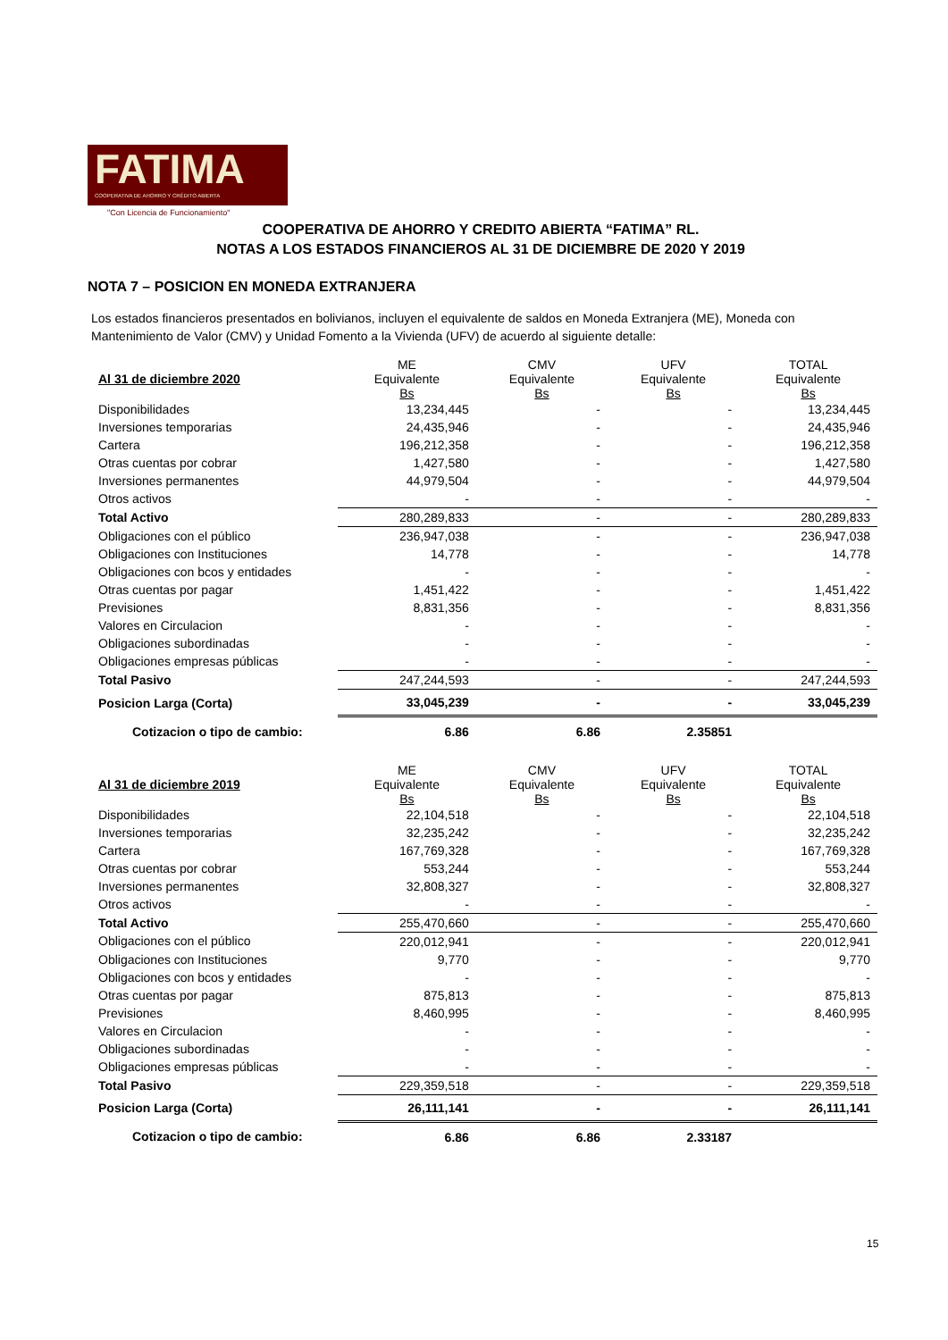FATIMA
COOPERATIVA DE AHORRO Y CRÉDITO ABIERTA
"Con Licencia de Funcionamiento"
COOPERATIVA DE AHORRO Y CREDITO ABIERTA “FATIMA” RL.
NOTAS A LOS ESTADOS FINANCIEROS AL 31 DE DICIEMBRE DE 2020 Y 2019
NOTA 7 – POSICION EN MONEDA EXTRANJERA
Los estados financieros presentados en bolivianos, incluyen el equivalente de saldos en Moneda Extranjera (ME), Moneda con Mantenimiento de Valor (CMV) y Unidad Fomento a la Vivienda (UFV) de acuerdo al siguiente detalle:
| Al 31 de diciembre 2020 | ME Equivalente Bs | CMV Equivalente Bs | UFV Equivalente Bs | TOTAL Equivalente Bs |
| --- | --- | --- | --- | --- |
| Disponibilidades | 13,234,445 | - | - | 13,234,445 |
| Inversiones temporarias | 24,435,946 | - | - | 24,435,946 |
| Cartera | 196,212,358 | - | - | 196,212,358 |
| Otras cuentas por cobrar | 1,427,580 | - | - | 1,427,580 |
| Inversiones permanentes | 44,979,504 | - | - | 44,979,504 |
| Otros activos | - | - | - | - |
| Total Activo | 280,289,833 | - | - | 280,289,833 |
| Obligaciones con el público | 236,947,038 | - | - | 236,947,038 |
| Obligaciones con Instituciones | 14,778 | - | - | 14,778 |
| Obligaciones con bcos y entidades | - | - | - | - |
| Otras cuentas por pagar | 1,451,422 | - | - | 1,451,422 |
| Previsiones | 8,831,356 | - | - | 8,831,356 |
| Valores en Circulacion | - | - | - | - |
| Obligaciones subordinadas | - | - | - | - |
| Obligaciones empresas públicas | - | - | - | - |
| Total Pasivo | 247,244,593 | - | - | 247,244,593 |
| Posicion Larga (Corta) | 33,045,239 | - | - | 33,045,239 |
| Cotizacion o tipo de cambio: | 6.86 | 6.86 | 2.35851 | |
| Al 31 de diciembre 2019 | ME Equivalente Bs | CMV Equivalente Bs | UFV Equivalente Bs | TOTAL Equivalente Bs |
| --- | --- | --- | --- | --- |
| Disponibilidades | 22,104,518 | - | - | 22,104,518 |
| Inversiones temporarias | 32,235,242 | - | - | 32,235,242 |
| Cartera | 167,769,328 | - | - | 167,769,328 |
| Otras cuentas por cobrar | 553,244 | - | - | 553,244 |
| Inversiones permanentes | 32,808,327 | - | - | 32,808,327 |
| Otros activos | - | - | - | - |
| Total Activo | 255,470,660 | - | - | 255,470,660 |
| Obligaciones con el público | 220,012,941 | - | - | 220,012,941 |
| Obligaciones con Instituciones | 9,770 | - | - | 9,770 |
| Obligaciones con bcos y entidades | - | - | - | - |
| Otras cuentas por pagar | 875,813 | - | - | 875,813 |
| Previsiones | 8,460,995 | - | - | 8,460,995 |
| Valores en Circulacion | - | - | - | - |
| Obligaciones subordinadas | - | - | - | - |
| Obligaciones empresas públicas | - | - | - | - |
| Total Pasivo | 229,359,518 | - | - | 229,359,518 |
| Posicion Larga (Corta) | 26,111,141 | - | - | 26,111,141 |
| Cotizacion o tipo de cambio: | 6.86 | 6.86 | 2.33187 | |
15